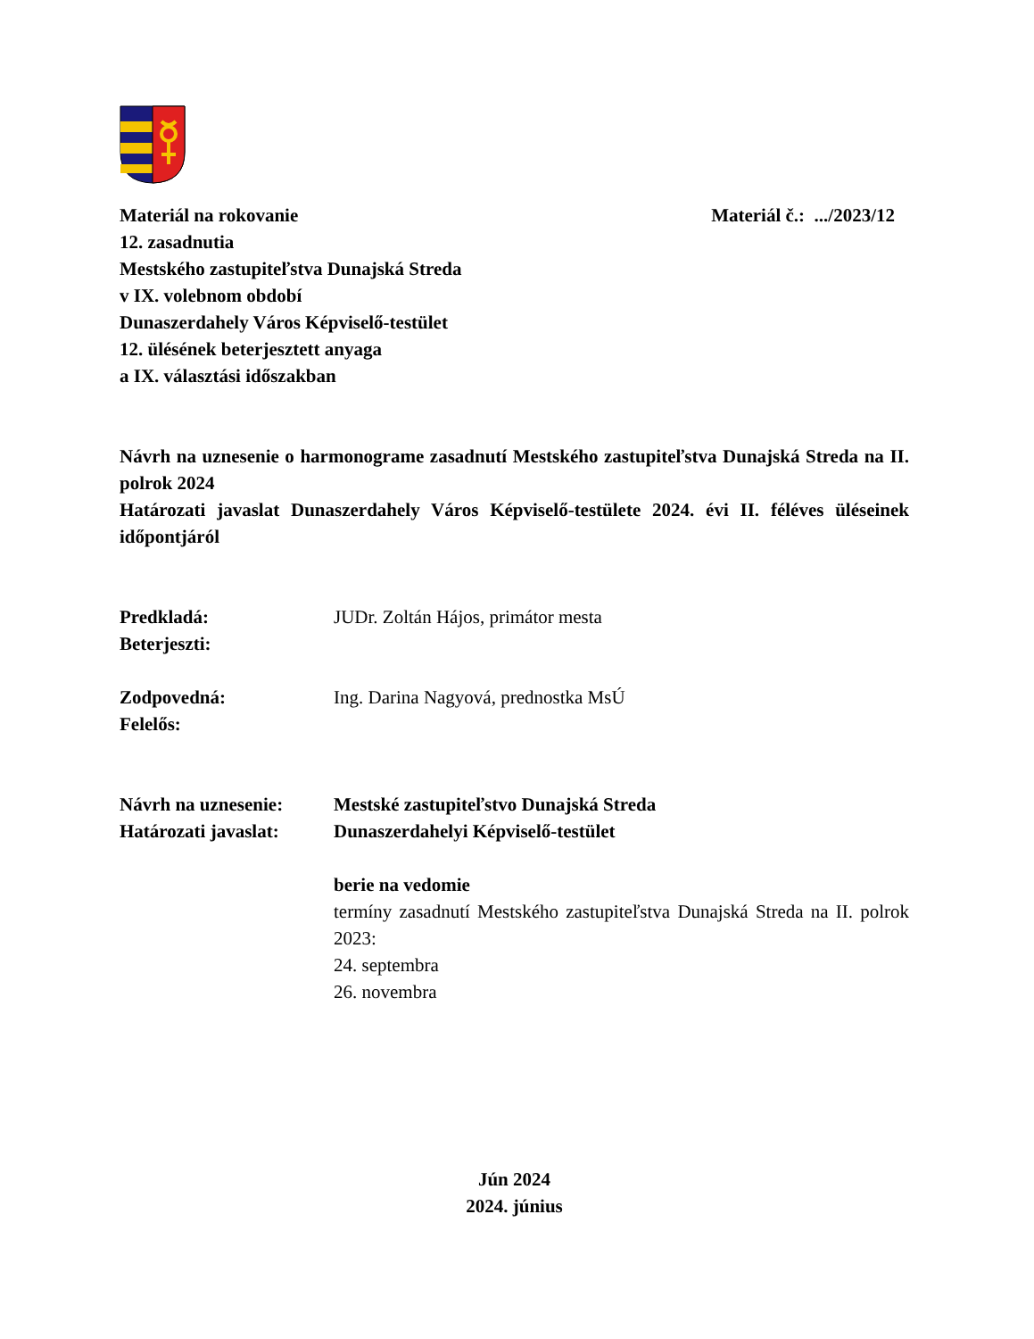Materiál na rokovanie Materiál č.: .../2023/12
12. zasadnutia
Mestského zastupiteľstva Dunajská Streda
v IX. volebnom období
Dunaszerdahely Város Képviselő-testület
12. ülésének beterjesztett anyaga
a IX. választási időszakban
Návrh na uznesenie o harmonograme zasadnutí Mestského zastupiteľstva Dunajská Streda na II. polrok 2024
Határozati javaslat Dunaszerdahely Város Képviselő-testülete 2024. évi II. féléves üléseinek időpontjáról
Predkladá:
Beterjeszti:
JUDr. Zoltán Hájos, primátor mesta
Zodpovedná:
Felelős:
Ing. Darina Nagyová, prednostka MsÚ
Návrh na uznesenie:
Határozati javaslat:
Mestské zastupiteľstvo Dunajská Streda
Dunaszerdahelyi Képviselő-testület
berie na vedomie
termíny zasadnutí Mestského zastupiteľstva Dunajská Streda na II. polrok 2023:
24. septembra
26. novembra
Jún 2024
2024. június